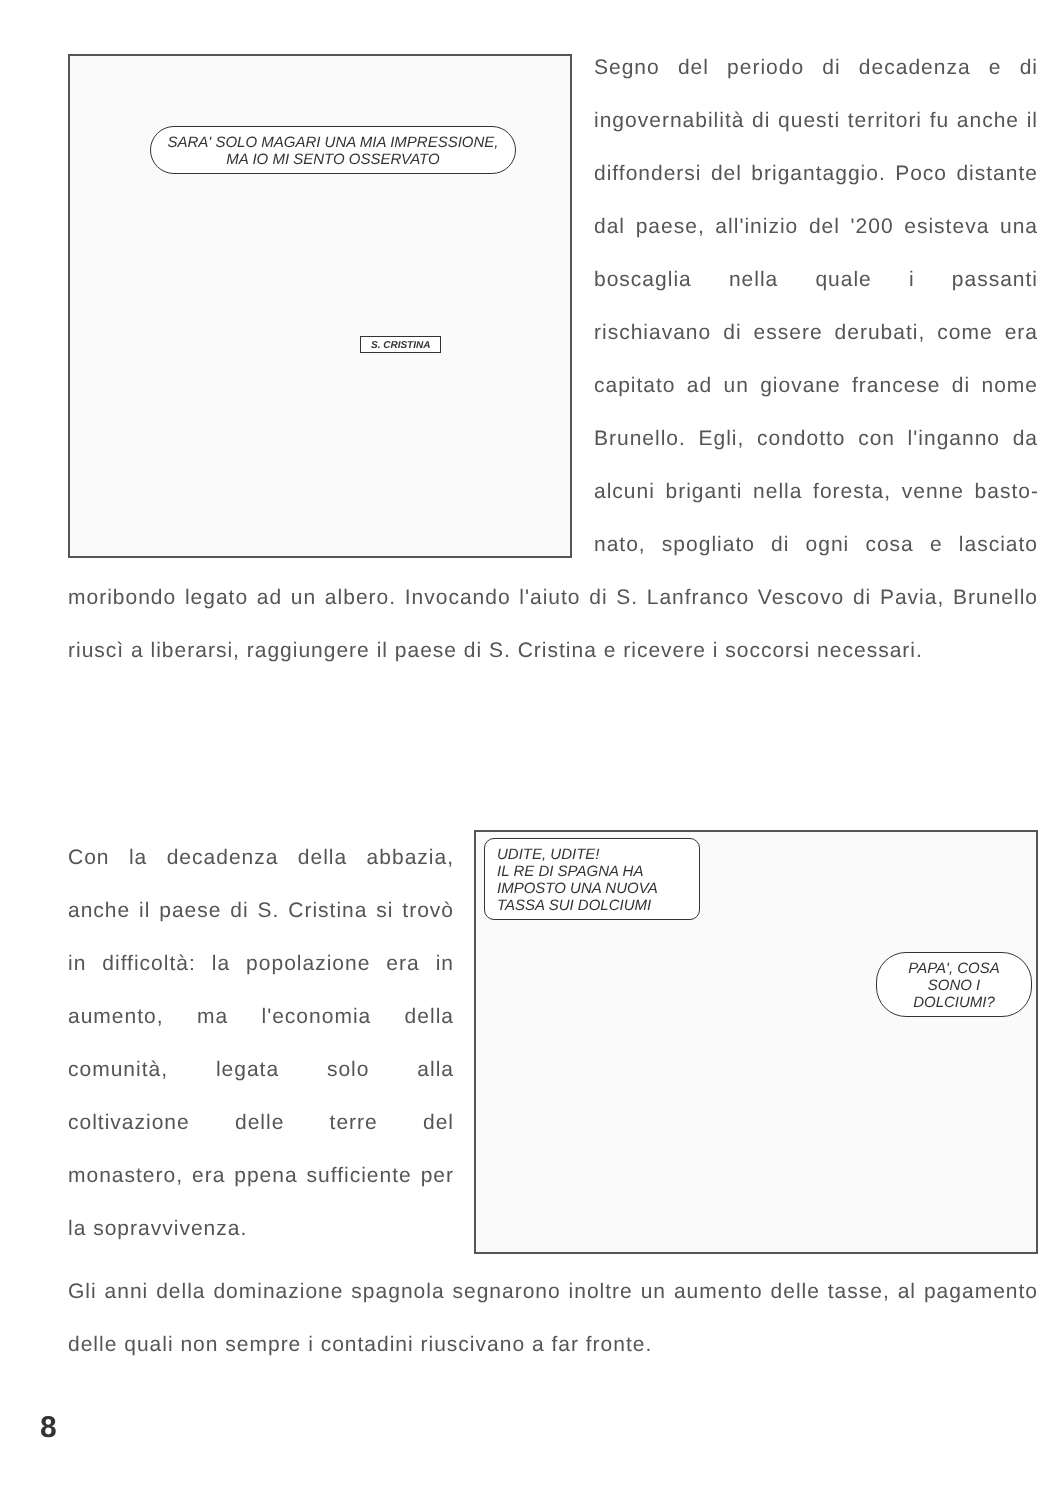SARA' SOLO MAGARI UNA MIA IMPRESSIONE, MA IO MI SENTO OSSERVATO
S. CRISTINA
Segno del periodo di decadenza e di ingovernabilità di questi territori fu anche il diffondersi del brigantaggio. Poco distante dal paese, all'inizio del '200 esisteva una boscaglia nella quale i passanti rischiavano di essere derubati, come era capitato ad un giovane francese di nome Brunello. Egli, condotto con l'inganno da alcuni briganti nella foresta, venne basto­nato, spogliato di ogni cosa e lasciato moribondo legato ad un albero. Invo­cando l'aiuto di S. Lanfranco Vescovo di Pavia, Brunello riuscì a liberarsi, raggiungere il paese di S. Cristina e ricevere i soccorsi necessari.
UDITE, UDITE!
IL RE DI SPAGNA HA IMPOSTO UNA NUOVA TASSA SUI DOLCIUMI
PAPA', COSA SONO I DOLCIUMI?
Con la decadenza della abbazia, anche il paese di S. Cristina si trovò in difficoltà: la popolazione era in aumento, ma l'economia della comunità, legata solo alla coltivazione delle terre del monastero, era ppena sufficiente per la sopravvivenza.
Gli anni della dominazione spagnola segnarono inoltre un aumento delle tasse, al pagamento delle quali non sempre i contadini riuscivano a far fronte.
8